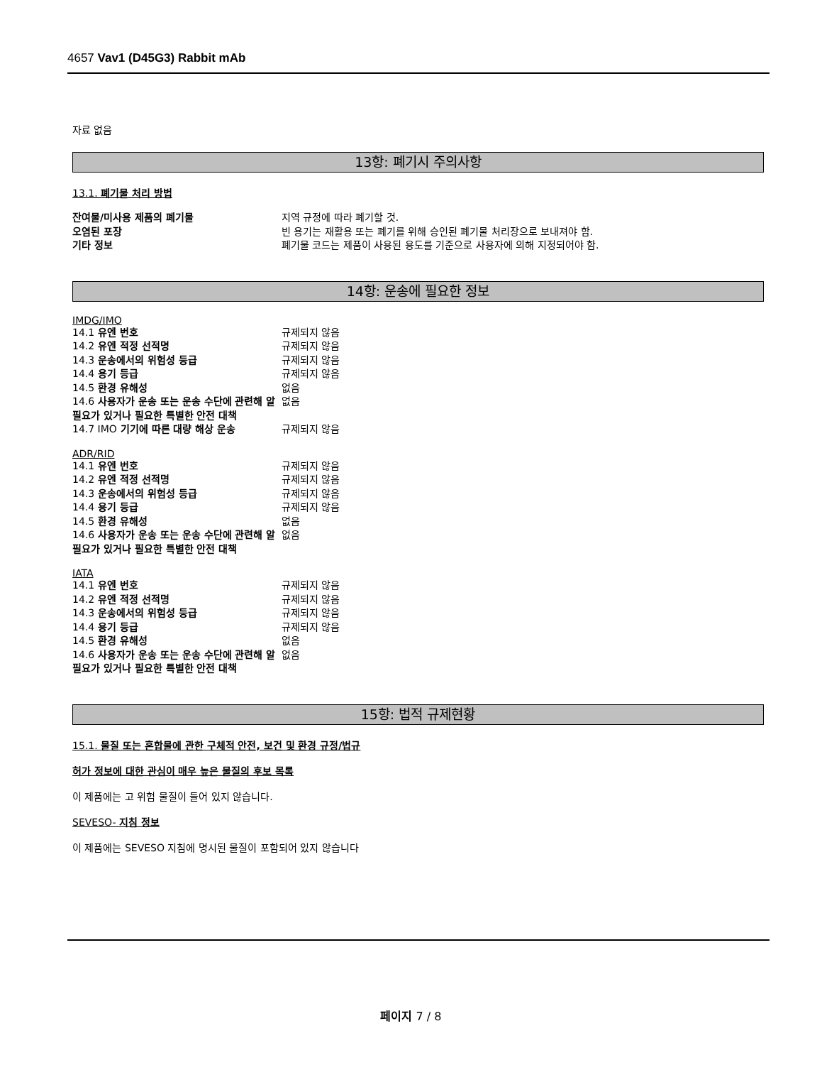4657 Vav1 (D45G3) Rabbit mAb
자료 없음
13항: 폐기시 주의사항
13.1. 폐기물 처리 방법
잔여물/미사용 제품의 폐기물 지역 규정에 따라 폐기할 것.
오염된 포장 빈 용기는 재활용 또는 폐기를 위해 승인된 폐기물 처리장으로 보내져야 함.
기타 정보 폐기물 코드는 제품이 사용된 용도를 기준으로 사용자에 의해 지정되어야 함.
14항: 운송에 필요한 정보
IMDG/IMO
14.1 유엔 번호 규제되지 않음
14.2 유엔 적정 선적명 규제되지 않음
14.3 운송에서의 위험성 등급 규제되지 않음
14.4 용기 등급 규제되지 않음
14.5 환경 유해성 없음
14.6 사용자가 운송 또는 운송 수단에 관련해 알 필요가 있거나 필요한 특별한 안전 대책 없음
14.7 IMO 기기에 따른 대량 해상 운송 규제되지 않음
ADR/RID
14.1 유엔 번호 규제되지 않음
14.2 유엔 적정 선적명 규제되지 않음
14.3 운송에서의 위험성 등급 규제되지 않음
14.4 용기 등급 규제되지 않음
14.5 환경 유해성 없음
14.6 사용자가 운송 또는 운송 수단에 관련해 알 필요가 있거나 필요한 특별한 안전 대책 없음
IATA
14.1 유엔 번호 규제되지 않음
14.2 유엔 적정 선적명 규제되지 않음
14.3 운송에서의 위험성 등급 규제되지 않음
14.4 용기 등급 규제되지 않음
14.5 환경 유해성 없음
14.6 사용자가 운송 또는 운송 수단에 관련해 알 필요가 있거나 필요한 특별한 안전 대책 없음
15항: 법적 규제현황
15.1. 물질 또는 혼합물에 관한 구체적 안전, 보건 및 환경 규정/법규
허가 정보에 대한 관심이 매우 높은 물질의 후보 목록
이 제품에는 고 위험 물질이 들어 있지 않습니다.
SEVESO- 지침 정보
이 제품에는 SEVESO 지침에 명시된 물질이 포함되어 있지 않습니다
페이지 7 / 8